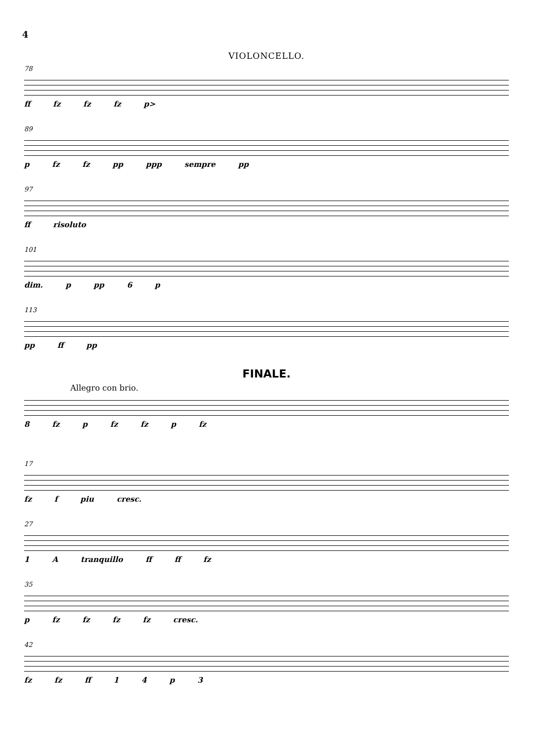4
VIOLONCELLO.
78
ff fz fz fz p>
89
p fz fz pp ppp sempre pp
97
ff risoluto
101
dim. p pp 6 p
113
pp ff pp
FINALE.
Allegro con brio.
8 fz p fz fz p fz
17
fz f piu cresc.
27
1 A tranquillo ff ff fz
35
p fz fz fz fz cresc.
42
fz fz ff 1 4 p 3